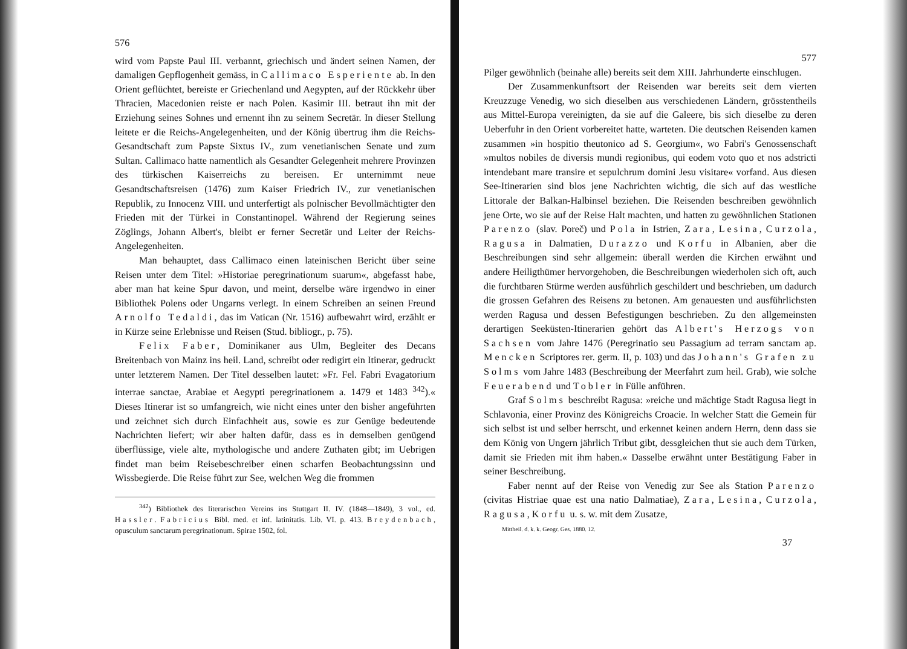576
wird vom Papste Paul III. verbannt, griechisch und ändert seinen Namen, der damaligen Gepflogenheit gemäss, in Callimaco Esperiente ab. In den Orient geflüchtet, bereiste er Griechenland und Aegypten, auf der Rückkehr über Thracien, Macedonien reiste er nach Polen. Kasimir III. betraut ihn mit der Erziehung seines Sohnes und ernennt ihn zu seinem Secretär. In dieser Stellung leitete er die Reichs-Angelegenheiten, und der König übertrug ihm die Reichs-Gesandtschaft zum Papste Sixtus IV., zum venetianischen Senate und zum Sultan. Callimaco hatte namentlich als Gesandter Gelegenheit mehrere Provinzen des türkischen Kaiserreichs zu bereisen. Er unternimmt neue Gesandtschaftsreisen (1476) zum Kaiser Friedrich IV., zur venetianischen Republik, zu Innocenz VIII. und unterfertigt als polnischer Bevollmächtigter den Frieden mit der Türkei in Constantinopel. Während der Regierung seines Zöglings, Johann Albert's, bleibt er ferner Secretär und Leiter der Reichs-Angelegenheiten.
Man behauptet, dass Callimaco einen lateinischen Bericht über seine Reisen unter dem Titel: »Historiae peregrinationum suarum«, abgefasst habe, aber man hat keine Spur davon, und meint, derselbe wäre irgendwo in einer Bibliothek Polens oder Ungarns verlegt. In einem Schreiben an seinen Freund Arnolfo Tedaldi, das im Vatican (Nr. 1516) aufbewahrt wird, erzählt er in Kürze seine Erlebnisse und Reisen (Stud. bibliogr., p. 75).
Felix Faber, Dominikaner aus Ulm, Begleiter des Decans Breitenbach von Mainz ins heil. Land, schreibt oder redigirt ein Itinerar, gedruckt unter letzterem Namen. Der Titel desselben lautet: »Fr. Fel. Fabri Evagatorium interrae sanctae, Arabiae et Aegypti peregrinationem a. 1479 et 1483 <sup>342</sup>).« Dieses Itinerar ist so umfangreich, wie nicht eines unter den bisher angeführten und zeichnet sich durch Einfachheit aus, sowie es zur Genüge bedeutende Nachrichten liefert; wir aber halten dafür, dass es in demselben genügend überflüssige, viele alte, mythologische und andere Zuthaten gibt; im Uebrigen findet man beim Reisebeschreiber einen scharfen Beobachtungssinn und Wissbegierde. Die Reise führt zur See, welchen Weg die frommen
<sup>342</sup>) Bibliothek des literarischen Vereins ins Stuttgart II. IV. (1848—1849), 3 vol., ed. Hassler. Fabricius Bibl. med. et inf. latinitatis. Lib. VI. p. 413. Breydenbach, opusculum sanctarum peregrinationum. Spirae 1502, fol.
577
Pilger gewöhnlich (beinahe alle) bereits seit dem XIII. Jahrhunderte einschlugen.
Der Zusammenkunftsort der Reisenden war bereits seit dem vierten Kreuzzuge Venedig, wo sich dieselben aus verschiedenen Ländern, grösstentheils aus Mittel-Europa vereinigten, da sie auf die Galeere, bis sich dieselbe zu deren Ueberfuhr in den Orient vorbereitet hatte, warteten. Die deutschen Reisenden kamen zusammen »in hospitio theutonico ad S. Georgium«, wo Fabri's Genossenschaft »multos nobiles de diversis mundi regionibus, qui eodem voto quo et nos adstricti intendebant mare transire et sepulchrum domini Jesu visitare« vorfand. Aus diesen See-Itinerarien sind blos jene Nachrichten wichtig, die sich auf das westliche Littorale der Balkan-Halbinsel beziehen. Die Reisenden beschreiben gewöhnlich jene Orte, wo sie auf der Reise Halt machten, und hatten zu gewöhnlichen Stationen Parenzo (slav. Poreč) und Pola in Istrien, Zara, Lesina, Curzola, Ragusa in Dalmatien, Durazzo und Korfu in Albanien, aber die Beschreibungen sind sehr allgemein: überall werden die Kirchen erwähnt und andere Heiligthümer hervorgehoben, die Beschreibungen wiederholen sich oft, auch die furchtbaren Stürme werden ausführlich geschildert und beschrieben, um dadurch die grossen Gefahren des Reisens zu betonen. Am genauesten und ausführlichsten werden Ragusa und dessen Befestigungen beschrieben. Zu den allgemeinsten derartigen Seeküsten-Itinerarien gehört das Albert's Herzogs von Sachsen vom Jahre 1476 (Peregrinatio seu Passagium ad terram sanctam ap. Mencken Scriptores rer. germ. II, p. 103) und das Johann's Grafen zu Solms vom Jahre 1483 (Beschreibung der Meerfahrt zum heil. Grab), wie solche Feuerabend und Tobler in Fülle anführen.
Graf Solms beschreibt Ragusa: »reiche und mächtige Stadt Ragusa liegt in Schlavonia, einer Provinz des Königreichs Croacie. In welcher Statt die Gemein für sich selbst ist und selber herrscht, und erkennet keinen andern Herrn, denn dass sie dem König von Ungern jährlich Tribut gibt, dessgleichen thut sie auch dem Türken, damit sie Frieden mit ihm haben.« Dasselbe erwähnt unter Bestätigung Faber in seiner Beschreibung.
Faber nennt auf der Reise von Venedig zur See als Station Parenzo (civitas Histriae quae est una natio Dalmatiae), Zara, Lesina, Curzola, Ragusa, Korfu u. s. w. mit dem Zusatze,
Mittheil. d. k. k. Geogr. Ges. 1880. 12.
37